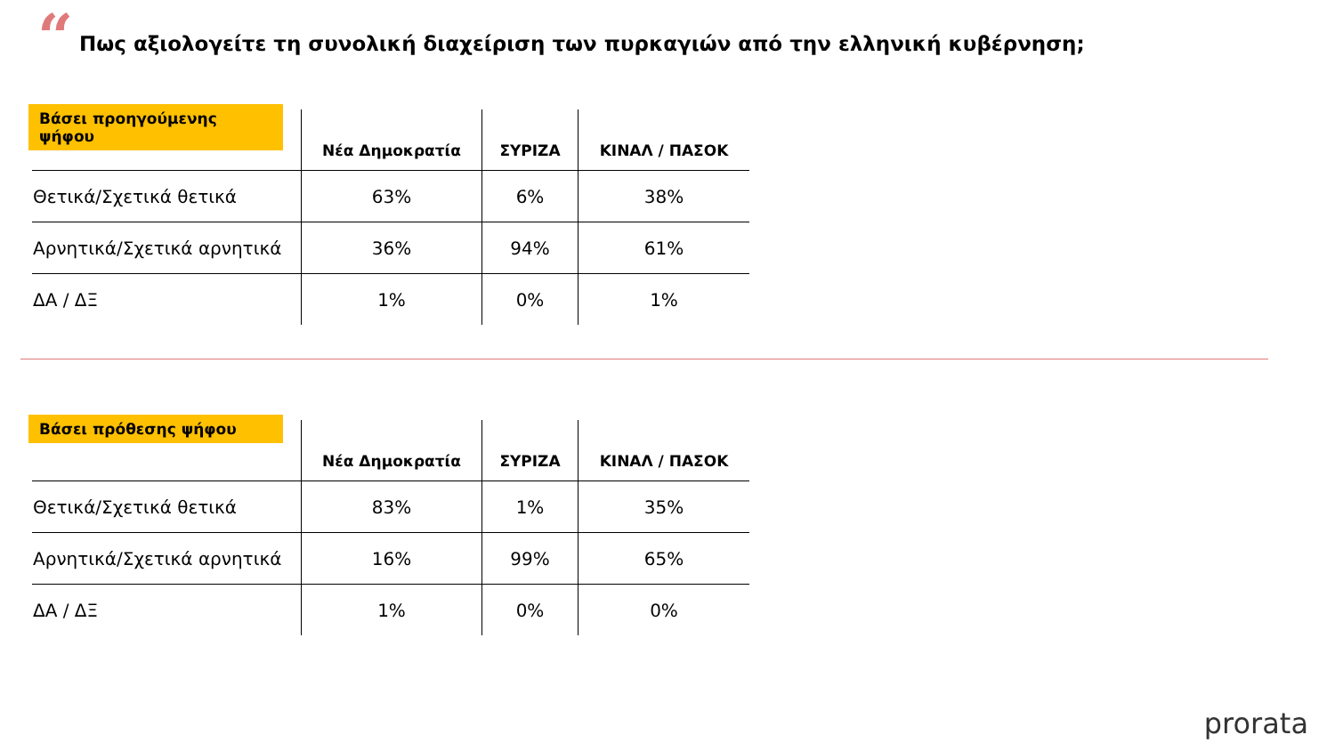“
Πως αξιολογείτε τη συνολική διαχείριση των πυρκαγιών από την ελληνική κυβέρνηση;
Βάσει προηγούμενης ψήφου
| | Νέα Δημοκρατία | ΣΥΡΙΖΑ | ΚΙΝΑΛ / ΠΑΣΟΚ |
| --- | --- | --- | --- |
| Θετικά/Σχετικά θετικά | 63% | 6% | 38% |
| Αρνητικά/Σχετικά αρνητικά | 36% | 94% | 61% |
| ΔΑ / ΔΞ | 1% | 0% | 1% |
Βάσει πρόθεσης ψήφου
| | Νέα Δημοκρατία | ΣΥΡΙΖΑ | ΚΙΝΑΛ / ΠΑΣΟΚ |
| --- | --- | --- | --- |
| Θετικά/Σχετικά θετικά | 83% | 1% | 35% |
| Αρνητικά/Σχετικά αρνητικά | 16% | 99% | 65% |
| ΔΑ / ΔΞ | 1% | 0% | 0% |
prorata